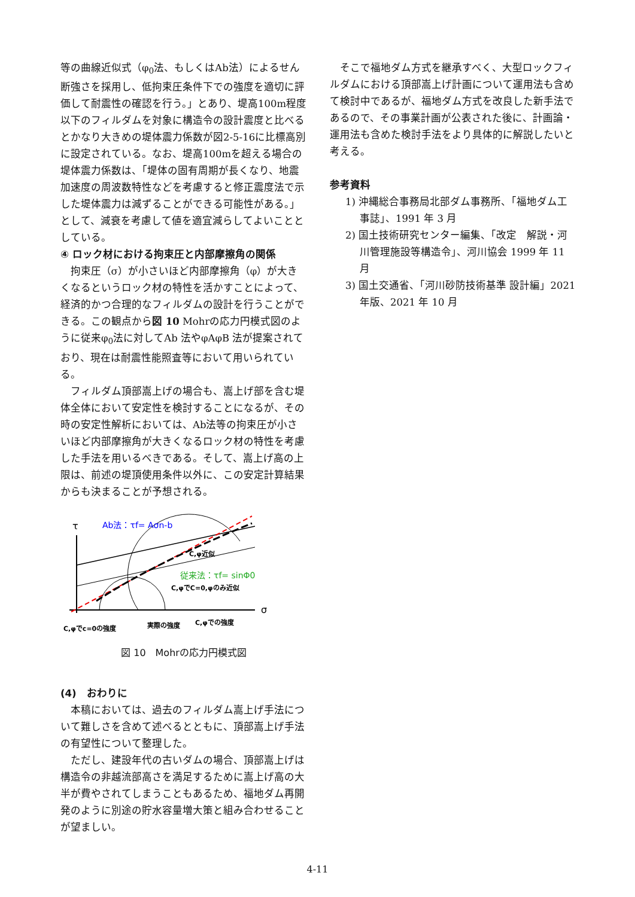等の曲線近似式（φ<sub>0</sub>法、もしくはAb法）によるせん断強さを採用し、低拘束圧条件下での強度を適切に評価して耐震性の確認を行う。」とあり、堤高100m程度以下のフィルダムを対象に構造令の設計震度と比べるとかなり大きめの堤体震力係数が図2-5-16に比標高別に設定されている。なお、堤高100mを超える場合の堤体震力係数は、「堤体の固有周期が長くなり、地震加速度の周波数特性などを考慮すると修正震度法で示した堤体震力は減ずることができる可能性がある。」として、減衰を考慮して値を適宜減らしてよいこととしている。
④ ロック材における拘束圧と内部摩擦角の関係
拘束圧（σ）が小さいほど内部摩擦角（φ）が大きくなるというロック材の特性を活かすことによって、経済的かつ合理的なフィルダムの設計を行うことができる。この観点から図 10 Mohrの応力円模式図のように従来φ<sub>0</sub>法に対してAb 法やφAφB 法が提案されており、現在は耐震性能照査等において用いられている。
フィルダム頂部嵩上げの場合も、嵩上げ部を含む堤体全体において安定性を検討することになるが、その時の安定性解析においては、Ab法等の拘束圧が小さいほど内部摩擦角が大きくなるロック材の特性を考慮した手法を用いるべきである。そして、嵩上げ高の上限は、前述の堤頂使用条件以外に、この安定計算結果からも決まることが予想される。
τ
Ab法：τf= Aσn-b
従来法：τf= sinΦ0
C,φ近似
C,φでC=0,φのみ近似
σ
C,φでc=0の強度
実際の強度
C,φでの強度
図 10　Mohrの応力円模式図
(4)　おわりに
本稿においては、過去のフィルダム嵩上げ手法について難しさを含めて述べるとともに、頂部嵩上げ手法の有望性について整理した。
ただし、建設年代の古いダムの場合、頂部嵩上げは構造令の非越流部高さを満足するために嵩上げ高の大半が費やされてしまうこともあるため、福地ダム再開発のように別途の貯水容量増大策と組み合わせることが望ましい。
そこで福地ダム方式を継承すべく、大型ロックフィルダムにおける頂部嵩上げ計画について運用法も含めて検討中であるが、福地ダム方式を改良した新手法であるので、その事業計画が公表された後に、計画論・運用法も含めた検討手法をより具体的に解説したいと考える。
参考資料
1) 沖縄総合事務局北部ダム事務所、「福地ダム工事誌」、1991 年 3 月
2) 国土技術研究センター編集、「改定　解説・河川管理施設等構造令」、河川協会 1999 年 11 月
3) 国土交通省、「河川砂防技術基準 設計編」2021 年版、2021 年 10 月
4-11